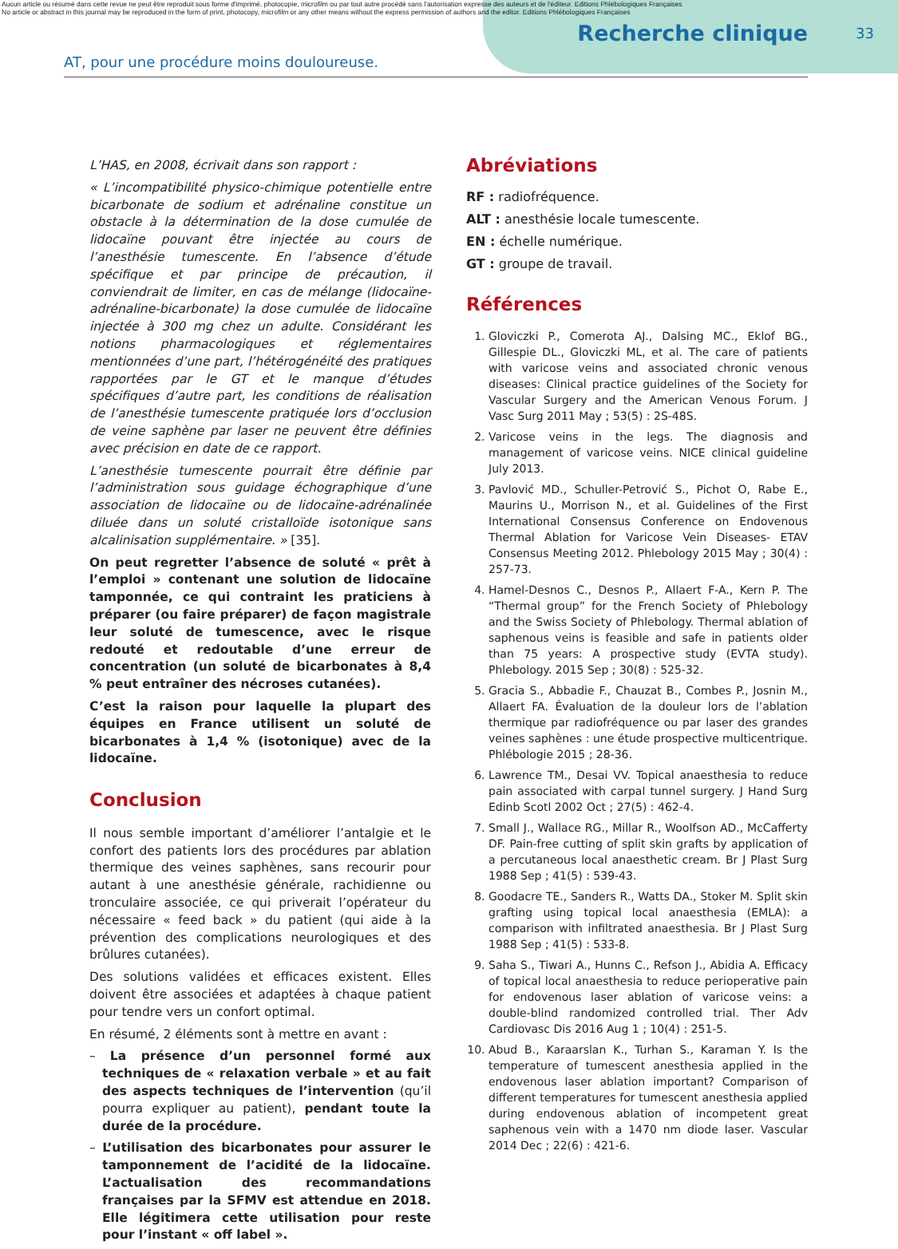Aucun article ou résumé dans cette revue ne peut être reproduit sous forme d'imprimé, photocopie, microfilm ou par tout autre procédé sans l'autorisation expresse des auteurs et de l'éditeur. Editions Phlébologiques Françaises
No article or abstract in this journal may be reproduced in the form of print, photocopy, microfilm or any other means without the express permission of authors and the editor. Editions Phlébologiques Françaises
Recherche clinique
33
AT, pour une procédure moins douloureuse.
L’HAS, en 2008, écrivait dans son rapport :
« L’incompatibilité physico-chimique potentielle entre bicarbonate de sodium et adrénaline constitue un obstacle à la détermination de la dose cumulée de lidocaïne pouvant être injectée au cours de l’anesthésie tumescente. En l’absence d’étude spécifique et par principe de précaution, il conviendrait de limiter, en cas de mélange (lidocaïne-adrénaline-bicarbonate) la dose cumulée de lidocaïne injectée à 300 mg chez un adulte. Considérant les notions pharmacologiques et réglementaires mentionnées d’une part, l’hétérogénéité des pratiques rapportées par le GT et le manque d’études spécifiques d’autre part, les conditions de réalisation de l’anesthésie tumescente pratiquée lors d’occlusion de veine saphène par laser ne peuvent être définies avec précision en date de ce rapport.
L’anesthésie tumescente pourrait être définie par l’administration sous guidage échographique d’une association de lidocaïne ou de lidocaïne-adrénalinée diluée dans un soluté cristalloïde isotonique sans alcalinisation supplémentaire. » [35].
On peut regretter l’absence de soluté « prêt à l’emploi » contenant une solution de lidocaïne tamponnée, ce qui contraint les praticiens à préparer (ou faire préparer) de façon magistrale leur soluté de tumescence, avec le risque redouté et redoutable d’une erreur de concentration (un soluté de bicarbonates à 8,4 % peut entraîner des nécroses cutanées).
C’est la raison pour laquelle la plupart des équipes en France utilisent un soluté de bicarbonates à 1,4 % (isotonique) avec de la lidocaïne.
Conclusion
Il nous semble important d’améliorer l’antalgie et le confort des patients lors des procédures par ablation thermique des veines saphènes, sans recourir pour autant à une anesthésie générale, rachidienne ou tronculaire associée, ce qui priverait l’opérateur du nécessaire « feed back » du patient (qui aide à la prévention des complications neurologiques et des brûlures cutanées).
Des solutions validées et efficaces existent. Elles doivent être associées et adaptées à chaque patient pour tendre vers un confort optimal.
En résumé, 2 éléments sont à mettre en avant :
– La présence d’un personnel formé aux techniques de « relaxation verbale » et au fait des aspects techniques de l’intervention (qu’il pourra expliquer au patient), pendant toute la durée de la procédure.
– L’utilisation des bicarbonates pour assurer le tamponnement de l’acidité de la lidocaïne. L’actualisation des recommandations françaises par la SFMV est attendue en 2018. Elle légitimera cette utilisation pour reste pour l’instant « off label ».
Abréviations
RF : radiofréquence.
ALT : anesthésie locale tumescente.
EN : échelle numérique.
GT : groupe de travail.
Références
1. Gloviczki P., Comerota AJ., Dalsing MC., Eklof BG., Gillespie DL., Gloviczki ML, et al. The care of patients with varicose veins and associated chronic venous diseases: Clinical practice guidelines of the Society for Vascular Surgery and the American Venous Forum. J Vasc Surg 2011 May ; 53(5) : 2S-48S.
2. Varicose veins in the legs. The diagnosis and management of varicose veins. NICE clinical guideline July 2013.
3. Pavlović MD., Schuller-Petrović S., Pichot O, Rabe E., Maurins U., Morrison N., et al. Guidelines of the First International Consensus Conference on Endovenous Thermal Ablation for Varicose Vein Diseases- ETAV Consensus Meeting 2012. Phlebology 2015 May ; 30(4) : 257-73.
4. Hamel-Desnos C., Desnos P., Allaert F-A., Kern P. The “Thermal group” for the French Society of Phlebology and the Swiss Society of Phlebology. Thermal ablation of saphenous veins is feasible and safe in patients older than 75 years: A prospective study (EVTA study). Phlebology. 2015 Sep ; 30(8) : 525-32.
5. Gracia S., Abbadie F., Chauzat B., Combes P., Josnin M., Allaert FA. Évaluation de la douleur lors de l’ablation thermique par radiofréquence ou par laser des grandes veines saphènes : une étude prospective multicentrique. Phlébologie 2015 ; 28-36.
6. Lawrence TM., Desai VV. Topical anaesthesia to reduce pain associated with carpal tunnel surgery. J Hand Surg Edinb Scotl 2002 Oct ; 27(5) : 462-4.
7. Small J., Wallace RG., Millar R., Woolfson AD., McCafferty DF. Pain-free cutting of split skin grafts by application of a percutaneous local anaesthetic cream. Br J Plast Surg 1988 Sep ; 41(5) : 539-43.
8. Goodacre TE., Sanders R., Watts DA., Stoker M. Split skin grafting using topical local anaesthesia (EMLA): a comparison with infiltrated anaesthesia. Br J Plast Surg 1988 Sep ; 41(5) : 533-8.
9. Saha S., Tiwari A., Hunns C., Refson J., Abidia A. Efficacy of topical local anaesthesia to reduce perioperative pain for endovenous laser ablation of varicose veins: a double-blind randomized controlled trial. Ther Adv Cardiovasc Dis 2016 Aug 1 ; 10(4) : 251-5.
10. Abud B., Karaarslan K., Turhan S., Karaman Y. Is the temperature of tumescent anesthesia applied in the endovenous laser ablation important? Comparison of different temperatures for tumescent anesthesia applied during endovenous ablation of incompetent great saphenous vein with a 1470 nm diode laser. Vascular 2014 Dec ; 22(6) : 421-6.